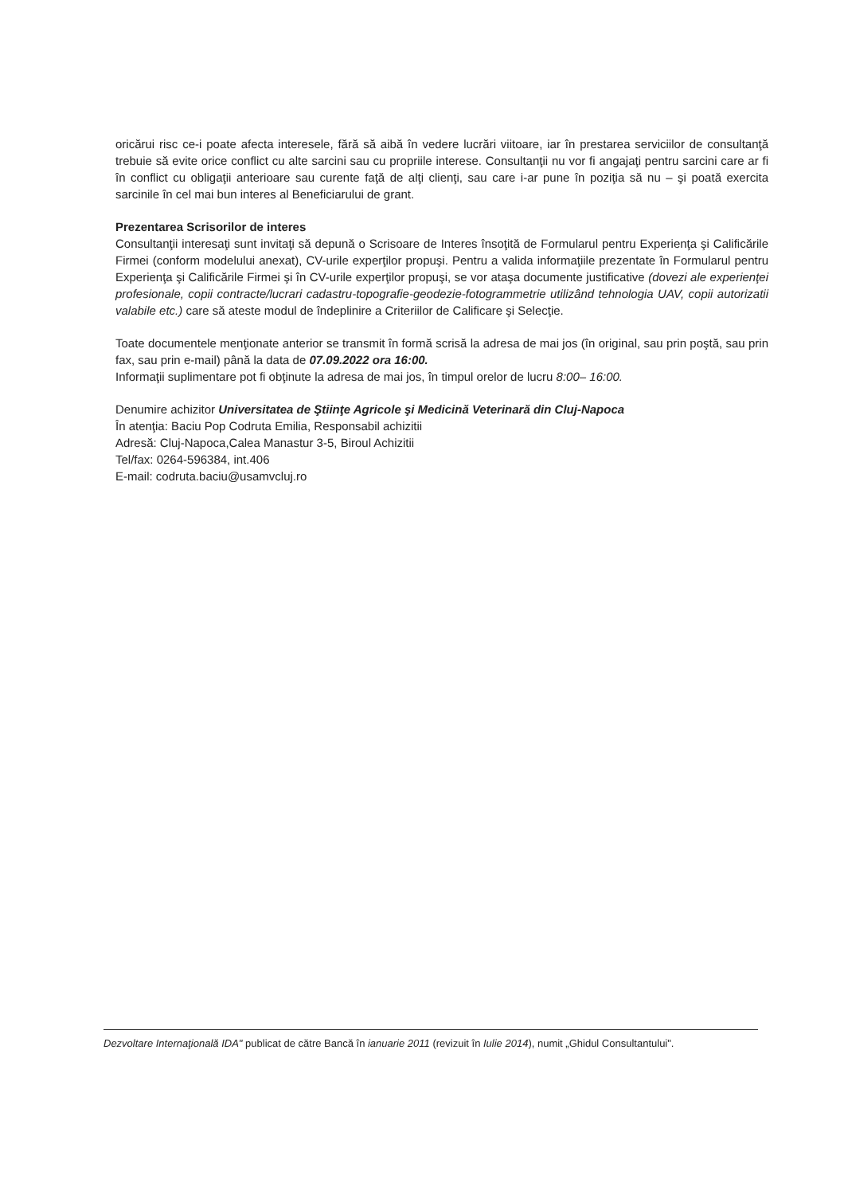oricărui risc ce-i poate afecta interesele, fără să aibă în vedere lucrări viitoare, iar în prestarea serviciilor de consultanţă trebuie să evite orice conflict cu alte sarcini sau cu propriile interese. Consultanţii nu vor fi angajaţi pentru sarcini care ar fi în conflict cu obligaţii anterioare sau curente faţă de alţi clienţi, sau care i-ar pune în poziţia să nu – şi poată exercita sarcinile în cel mai bun interes al Beneficiarului de grant.
Prezentarea Scrisorilor de interes
Consultanţii interesaţi sunt invitaţi să depună o Scrisoare de Interes însoţită de Formularul pentru Experienţa şi Calificările Firmei (conform modelului anexat), CV-urile experţilor propuşi. Pentru a valida informaţiile prezentate în Formularul pentru Experienţa şi Calificările Firmei şi în CV-urile experţilor propuşi, se vor ataşa documente justificative (dovezi ale experienţei profesionale, copii contracte/lucrari cadastru-topografie-geodezie-fotogrammetrie utilizând tehnologia UAV, copii autorizatii valabile etc.) care să ateste modul de îndeplinire a Criteriilor de Calificare şi Selecţie.
Toate documentele menţionate anterior se transmit în formă scrisă la adresa de mai jos (în original, sau prin poştă, sau prin fax, sau prin e-mail) până la data de 07.09.2022 ora 16:00.
Informaţii suplimentare pot fi obţinute la adresa de mai jos, în timpul orelor de lucru 8:00– 16:00.
Denumire achizitor Universitatea de Ştiinţe Agricole şi Medicină Veterinară din Cluj-Napoca
În atenţia: Baciu Pop Codruta Emilia, Responsabil achizitii
Adresă: Cluj-Napoca,Calea Manastur 3-5, Biroul Achizitii
Tel/fax: 0264-596384, int.406
E-mail: codruta.baciu@usamvcluj.ro
Dezvoltare Internaţională IDA" publicat de către Bancă în ianuarie 2011 (revizuit în Iulie 2014), numit „Ghidul Consultantului".